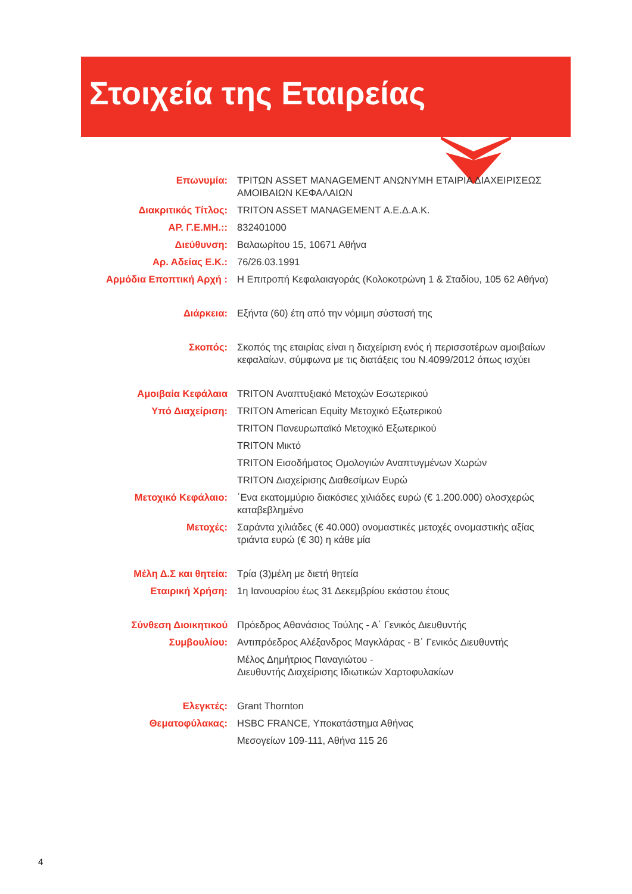Στοιχεία της Εταιρείας
| Επωνυμία: | ΤΡΙΤΩΝ ASSET MANAGEMENT ΑΝΩΝΥΜΗ ΕΤΑΙΡΙΑ ΔΙΑΧΕΙΡΙΣΕΩΣ ΑΜΟΙΒΑΙΩΝ ΚΕΦΑΛΑΙΩΝ |
| Διακριτικός Τίτλος: | TRITON ASSET MANAGEMENT Α.Ε.Δ.Α.Κ. |
| ΑΡ. Γ.Ε.ΜΗ.:: | 832401000 |
| Διεύθυνση: | Βαλαωρίτου 15, 10671 Αθήνα |
| Αρ. Αδείας Ε.Κ.: | 76/26.03.1991 |
| Αρμόδια Εποπτική Αρχή : | Η Επιτροπή Κεφαλαιαγοράς (Κολοκοτρώνη 1 & Σταδίου, 105 62 Αθήνα) |
| Διάρκεια: | Εξήντα (60) έτη από την νόμιμη σύστασή της |
| Σκοπός: | Σκοπός της εταιρίας είναι η διαχείριση ενός ή περισσοτέρων αμοιβαίων κεφαλαίων, σύμφωνα με τις διατάξεις του Ν.4099/2012 όπως ισχύει |
| Αμοιβαία Κεφάλαια | TRITON Αναπτυξιακό Μετοχών Εσωτερικού |
| Υπό Διαχείριση: | TRITON American Equity Μετοχικό Εξωτερικού |
| | TRITON Πανευρωπαϊκό Μετοχικό Εξωτερικού |
| | TRITON Μικτό |
| | TRITON Εισοδήματος Ομολογιών Αναπτυγμένων Χωρών |
| | TRITON Διαχείρισης Διαθεσίμων Ευρώ |
| Μετοχικό Κεφάλαιο: | ΄Ενα εκατομμύριο διακόσιες χιλιάδες ευρώ (€ 1.200.000) ολοσχερώς καταβεβλημένο |
| Μετοχές: | Σαράντα χιλιάδες (€ 40.000) ονομαστικές μετοχές ονομαστικής αξίας τριάντα ευρώ (€ 30) η κάθε μία |
| Μέλη Δ.Σ και θητεία: | Τρία (3)μέλη με διετή θητεία |
| Εταιρική Χρήση: | 1η Ιανουαρίου έως 31 Δεκεμβρίου εκάστου έτους |
| Σύνθεση Διοικητικού | Πρόεδρος Αθανάσιος Τούλης - Α΄ Γενικός Διευθυντής |
| Συμβουλίου: | Αντιπρόεδρος Αλέξανδρος Μαγκλάρας - Β΄ Γενικός Διευθυντής |
| | Μέλος Δημήτριος Παναγιώτου - Διευθυντής Διαχείρισης Ιδιωτικών Χαρτοφυλακίων |
| Ελεγκτές: | Grant Thornton |
| Θεματοφύλακας: | HSBC FRANCE, Υποκατάστημα Αθήνας |
| | Μεσογείων 109-111, Αθήνα 115 26 |
4